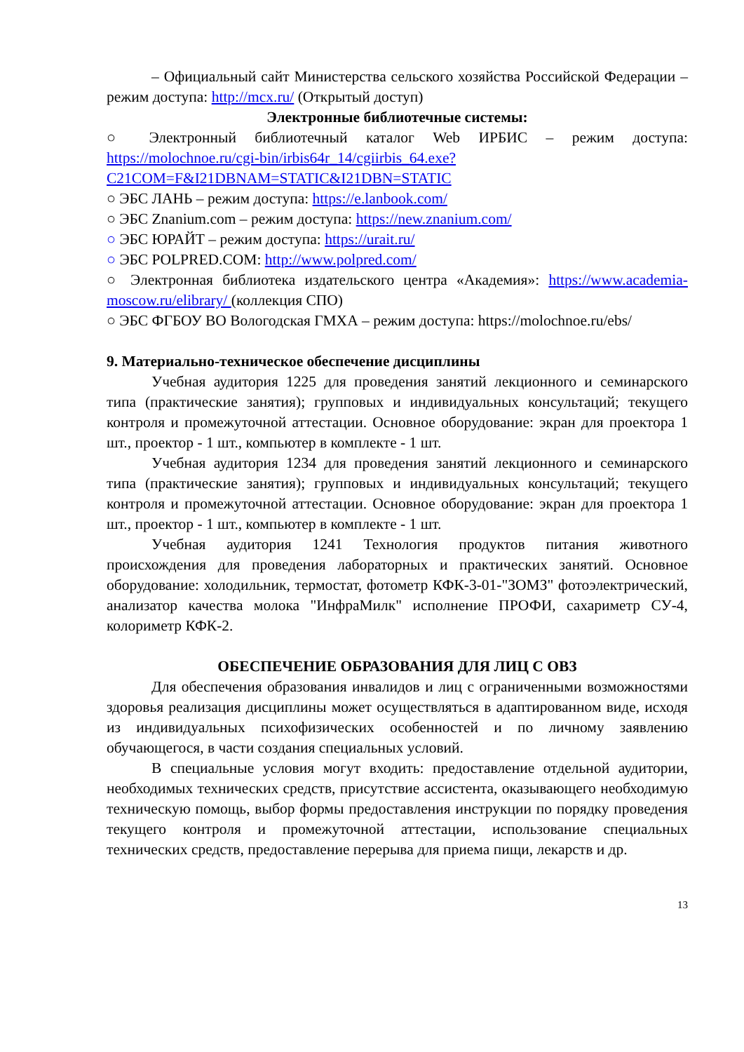– Официальный сайт Министерства сельского хозяйства Российской Федерации – режим доступа: http://mcx.ru/ (Открытый доступ)
Электронные библиотечные системы:
○ Электронный библиотечный каталог Web ИРБИС – режим доступа: https://molochnoe.ru/cgi-bin/irbis64r_14/cgiirbis_64.exe?C21COM=F&I21DBNAM=STATIC&I21DBN=STATIC
○ ЭБС ЛАНЬ – режим доступа: https://e.lanbook.com/
○ ЭБС Znanium.com – режим доступа: https://new.znanium.com/
○ ЭБС ЮРАЙТ – режим доступа: https://urait.ru/
○ ЭБС POLPRED.COM: http://www.polpred.com/
○ Электронная библиотека издательского центра «Академия»: https://www.academia-moscow.ru/elibrary/ (коллекция СПО)
○ ЭБС ФГБОУ ВО Вологодская ГМХА – режим доступа: https://molochnoe.ru/ebs/
9. Материально-техническое обеспечение дисциплины
Учебная аудитория 1225 для проведения занятий лекционного и семинарского типа (практические занятия); групповых и индивидуальных консультаций; текущего контроля и промежуточной аттестации. Основное оборудование: экран для проектора 1 шт., проектор - 1 шт., компьютер в комплекте - 1 шт.
Учебная аудитория 1234 для проведения занятий лекционного и семинарского типа (практические занятия); групповых и индивидуальных консультаций; текущего контроля и промежуточной аттестации. Основное оборудование: экран для проектора 1 шт., проектор - 1 шт., компьютер в комплекте - 1 шт.
Учебная аудитория 1241 Технология продуктов питания животного происхождения для проведения лабораторных и практических занятий. Основное оборудование: холодильник, термостат, фотометр КФК-3-01-"ЗОМЗ" фотоэлектрический, анализатор качества молока "ИнфраМилк" исполнение ПРОФИ, сахариметр СУ-4, колориметр КФК-2.
ОБЕСПЕЧЕНИЕ ОБРАЗОВАНИЯ ДЛЯ ЛИЦ С ОВЗ
Для обеспечения образования инвалидов и лиц с ограниченными возможностями здоровья реализация дисциплины может осуществляться в адаптированном виде, исходя из индивидуальных психофизических особенностей и по личному заявлению обучающегося, в части создания специальных условий.
В специальные условия могут входить: предоставление отдельной аудитории, необходимых технических средств, присутствие ассистента, оказывающего необходимую техническую помощь, выбор формы предоставления инструкции по порядку проведения текущего контроля и промежуточной аттестации, использование специальных технических средств, предоставление перерыва для приема пищи, лекарств и др.
13